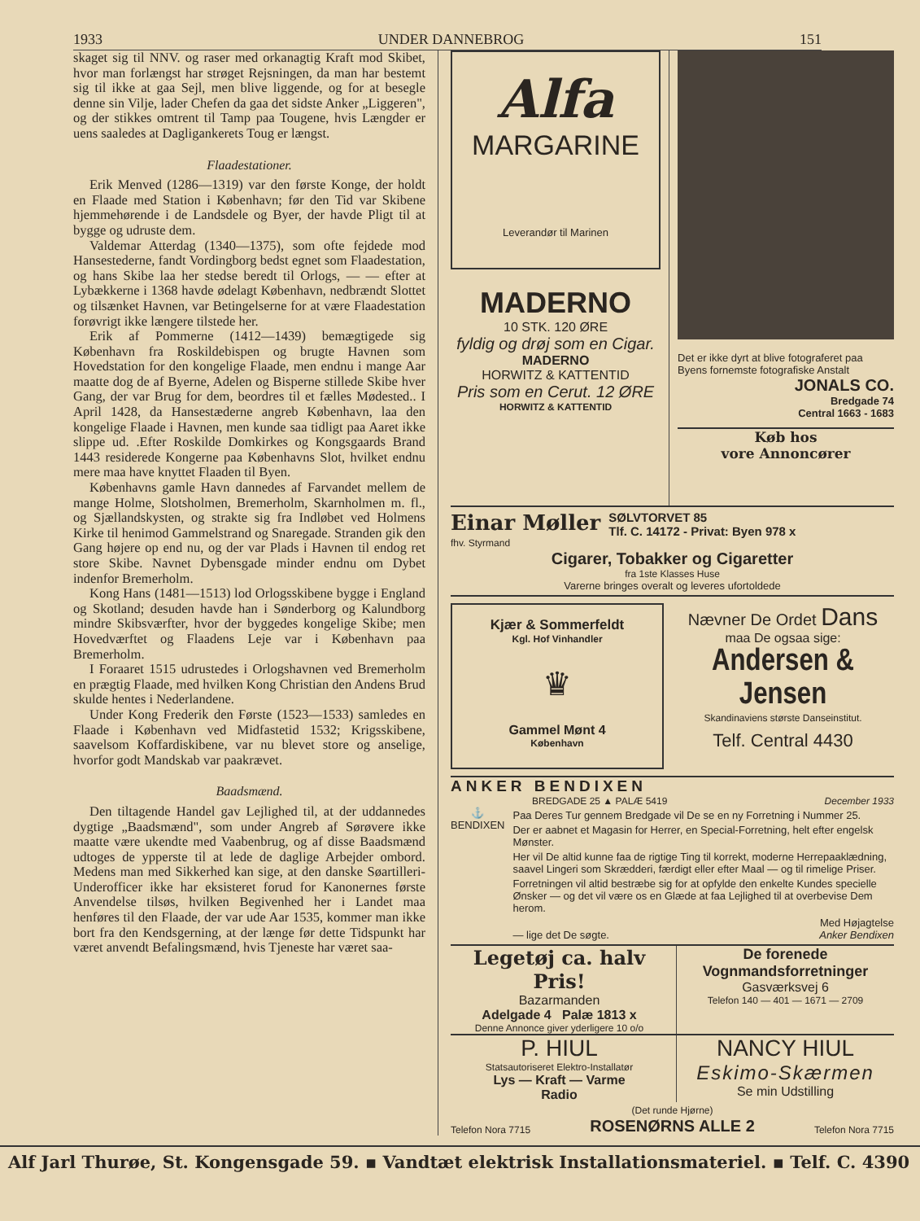1933 UNDER DANNEBROG 151
skaget sig til NNV. og raser med orkanagtig Kraft mod Skibet, hvor man forlængst har strøget Rejsningen, da man har bestemt sig til ikke at gaa Sejl, men blive liggende, og for at besegle denne sin Vilje, lader Chefen da gaa det sidste Anker „Liggeren", og der stikkes omtrent til Tamp paa Tougene, hvis Længder er uens saaledes at Dagligankerets Toug er længst.
Flaadestationer.
Erik Menved (1286—1319) var den første Konge, der holdt en Flaade med Station i København; før den Tid var Skibene hjemmehørende i de Landsdele og Byer, der havde Pligt til at bygge og udruste dem.
Valdemar Atterdag (1340—1375), som ofte fejdede mod Hansestederne, fandt Vordingborg bedst egnet som Flaadestation, og hans Skibe laa her stedse beredt til Orlogs, — — efter at Lybækkerne i 1368 havde ødelagt København, nedbrændt Slottet og tilsænket Havnen, var Betingelserne for at være Flaadestation forøvrigt ikke længere tilstede her.
Erik af Pommerne (1412—1439) bemægtigede sig København fra Roskildebispen og brugte Havnen som Hovedstation for den kongelige Flaade, men endnu i mange Aar maatte dog de af Byerne, Adelen og Bisperne stillede Skibe hver Gang, der var Brug for dem, beordres til et fælles Mødested.. I April 1428, da Hansestæderne angreb København, laa den kongelige Flaade i Havnen, men kunde saa tidligt paa Aaret ikke slippe ud. .Efter Roskilde Domkirkes og Kongsgaards Brand 1443 residerede Kongerne paa Københavns Slot, hvilket endnu mere maa have knyttet Flaaden til Byen.
Københavns gamle Havn dannedes af Farvandet mellem de mange Holme, Slotsholmen, Bremerholm, Skarnholmen m. fl., og Sjællandskysten, og strakte sig fra Indløbet ved Holmens Kirke til henimod Gammelstrand og Snaregade. Stranden gik den Gang højere op end nu, og der var Plads i Havnen til endog ret store Skibe. Navnet Dybensgade minder endnu om Dybet indenfor Bremerholm.
Kong Hans (1481—1513) lod Orlogsskibene bygge i England og Skotland; desuden havde han i Sønderborg og Kalundborg mindre Skibsværfter, hvor der byggedes kongelige Skibe; men Hovedværftet og Flaadens Leje var i København paa Bremerholm.
I Foraaret 1515 udrustedes i Orlogshavnen ved Bremerholm en prægtig Flaade, med hvilken Kong Christian den Andens Brud skulde hentes i Nederlandene.
Under Kong Frederik den Første (1523—1533) samledes en Flaade i København ved Midfastetid 1532; Krigsskibene, saavelsom Koffardiskibene, var nu blevet store og anselige, hvorfor godt Mandskab var paakrævet.
Baadsmænd.
Den tiltagende Handel gav Lejlighed til, at der uddannedes dygtige „Baadsmænd", som under Angreb af Sørøvere ikke maatte være ukendte med Vaabenbrug, og af disse Baadsmænd udtoges de ypperste til at lede de daglige Arbejder ombord. Medens man med Sikkerhed kan sige, at den danske Søartilleri-Underofficer ikke har eksisteret forud for Kanonernes første Anvendelse tilsøs, hvilken Begivenhed her i Landet maa henføres til den Flaade, der var ude Aar 1535, kommer man ikke bort fra den Kendsgerning, at der længe før dette Tidspunkt har været anvendt Befalingsmænd, hvis Tjeneste har været saa-
Alfa
MARGARINE
Leverandør til Marinen
MADERNO
10 STK. 120 ØRE
fyldig og drøj som en Cigar.
MADERNO
HORWITZ & KATTENTID
Pris som en Cerut. 12 ØRE
HORWITZ & KATTENTID
Det er ikke dyrt at blive fotograferet paa Byens fornemste fotografiske Anstalt
JONALS CO.
Bredgade 74
Central 1663 - 1683
Køb hos
vore Annoncører
Einar Møller
fhv. Styrmand
SØLVTORVET 85
Tlf. C. 14172 - Privat: Byen 978 x
Cigarer, Tobakker og Cigaretter
fra 1ste Klasses Huse
Varerne bringes overalt og leveres ufortoldede
Kjær & Sommerfeldt
Kgl. Hof Vinhandler
♛
Gammel Mønt 4
København
Nævner De Ordet Dans
maa De ogsaa sige:
Andersen & Jensen
Skandinaviens største Danseinstitut.
Telf. Central 4430
ANKER BENDIXEN
BREDGADE 25 ▲ PALÆ 5419 December 1933
⚓
BENDIXEN
Paa Deres Tur gennem Bredgade vil De se en ny Forretning i Nummer 25.
Der er aabnet et Magasin for Herrer, en Special-Forretning, helt efter engelsk Mønster.
Her vil De altid kunne faa de rigtige Ting til korrekt, moderne Herrepaaklædning, saavel Lingeri som Skrædderi, færdigt eller efter Maal — og til rimelige Priser.
Forretningen vil altid bestræbe sig for at opfylde den enkelte Kundes specielle Ønsker — og det vil være os en Glæde at faa Lejlighed til at overbevise Dem herom.
Med Højagtelse
— lige det De søgte. Anker Bendixen
Legetøj ca. halv Pris!
Bazarmanden
Adelgade 4 Palæ 1813 x
Denne Annonce giver yderligere 10 o/o
De forenede Vognmandsforretninger
Gasværksvej 6
Telefon 140 — 401 — 1671 — 2709
P. HIUL
Statsautoriseret Elektro-Installatør
Lys — Kraft — Varme
Radio
NANCY HIUL
Eskimo-Skærmen
Se min Udstilling
Telefon Nora 7715 (Det runde Hjørne)
ROSENØRNS ALLE 2 Telefon Nora 7715
Alf Jarl Thurøe, St. Kongensgade 59. ▪ Vandtæt elektrisk Installationsmateriel. ▪ Telf. C. 4390